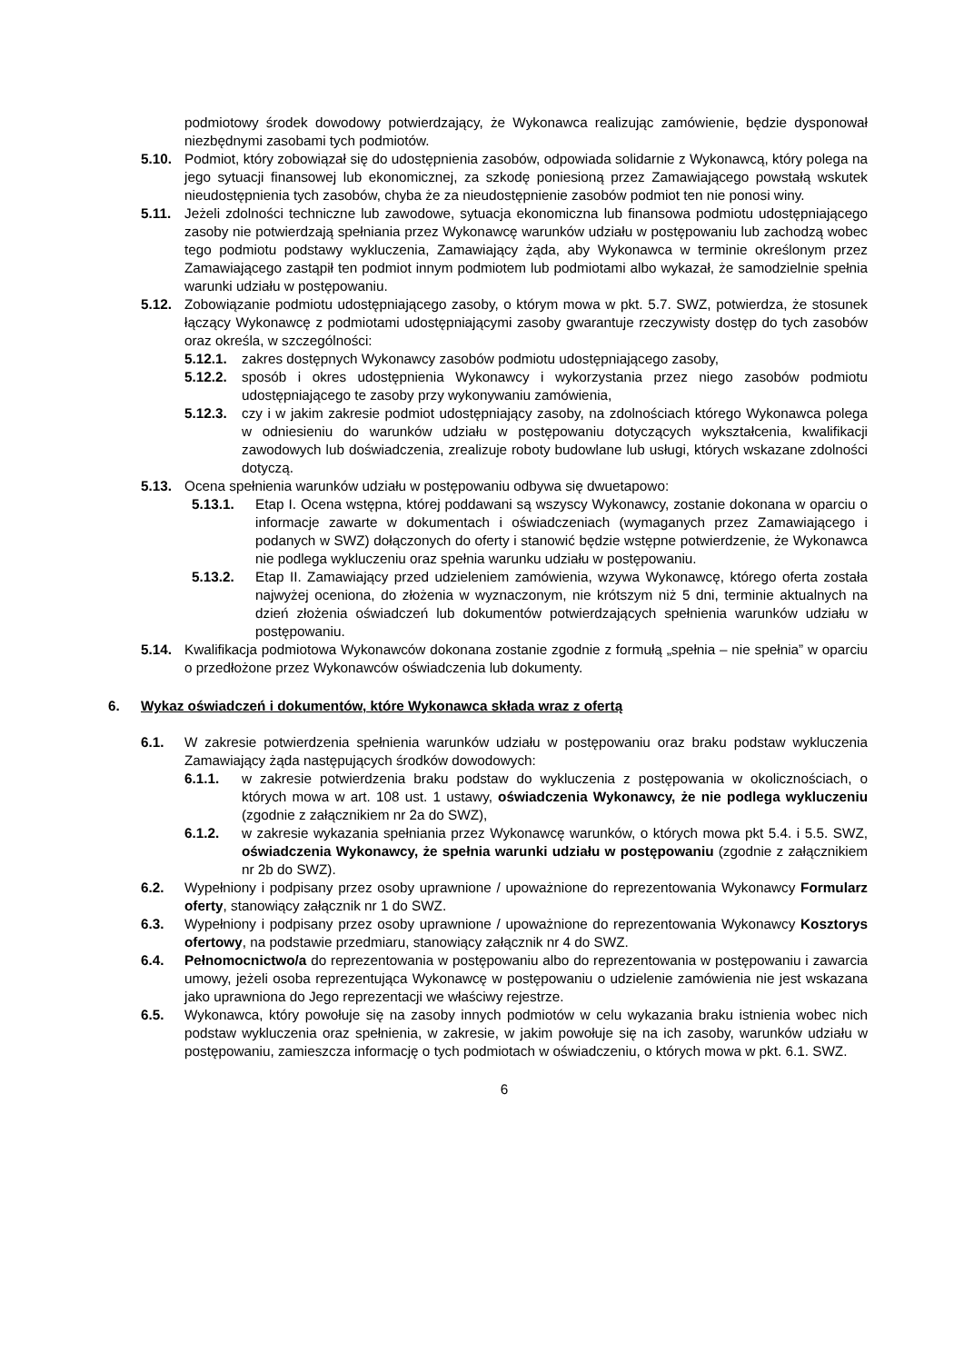podmiotowy środek dowodowy potwierdzający, że Wykonawca realizując zamówienie, będzie dysponował niezbędnymi zasobami tych podmiotów.
5.10. Podmiot, który zobowiązał się do udostępnienia zasobów, odpowiada solidarnie z Wykonawcą, który polega na jego sytuacji finansowej lub ekonomicznej, za szkodę poniesioną przez Zamawiającego powstałą wskutek nieudostępnienia tych zasobów, chyba że za nieudostępnienie zasobów podmiot ten nie ponosi winy.
5.11. Jeżeli zdolności techniczne lub zawodowe, sytuacja ekonomiczna lub finansowa podmiotu udostępniającego zasoby nie potwierdzają spełniania przez Wykonawcę warunków udziału w postępowaniu lub zachodzą wobec tego podmiotu podstawy wykluczenia, Zamawiający żąda, aby Wykonawca w terminie określonym przez Zamawiającego zastąpił ten podmiot innym podmiotem lub podmiotami albo wykazał, że samodzielnie spełnia warunki udziału w postępowaniu.
5.12. Zobowiązanie podmiotu udostępniającego zasoby, o którym mowa w pkt. 5.7. SWZ, potwierdza, że stosunek łączący Wykonawcę z podmiotami udostępniającymi zasoby gwarantuje rzeczywisty dostęp do tych zasobów oraz określa, w szczególności:
5.12.1.
zakres dostępnych Wykonawcy zasobów podmiotu udostępniającego zasoby,
5.12.2.
sposób i okres udostępnienia Wykonawcy i wykorzystania przez niego zasobów podmiotu udostępniającego te zasoby przy wykonywaniu zamówienia,
5.12.3.
czy i w jakim zakresie podmiot udostępniający zasoby, na zdolnościach którego Wykonawca polega w odniesieniu do warunków udziału w postępowaniu dotyczących wykształcenia, kwalifikacji zawodowych lub doświadczenia, zrealizuje roboty budowlane lub usługi, których wskazane zdolności dotyczą.
5.13. Ocena spełnienia warunków udziału w postępowaniu odbywa się dwuetapowo:
5.13.1. Etap I. Ocena wstępna, której poddawani są wszyscy Wykonawcy, zostanie dokonana w oparciu o informacje zawarte w dokumentach i oświadczeniach (wymaganych przez Zamawiającego i podanych w SWZ) dołączonych do oferty i stanowić będzie wstępne potwierdzenie, że Wykonawca nie podlega wykluczeniu oraz spełnia warunku udziału w postępowaniu.
5.13.2. Etap II. Zamawiający przed udzieleniem zamówienia, wzywa Wykonawcę, którego oferta została najwyżej oceniona, do złożenia w wyznaczonym, nie krótszym niż 5 dni, terminie aktualnych na dzień złożenia oświadczeń lub dokumentów potwierdzających spełnienia warunków udziału w postępowaniu.
5.14. Kwalifikacja podmiotowa Wykonawców dokonana zostanie zgodnie z formułą „spełnia – nie spełnia” w oparciu o przedłożone przez Wykonawców oświadczenia lub dokumenty.
6. Wykaz oświadczeń i dokumentów, które Wykonawca składa wraz z ofertą
6.1. W zakresie potwierdzenia spełnienia warunków udziału w postępowaniu oraz braku podstaw wykluczenia Zamawiający żąda następujących środków dowodowych:
6.1.1. w zakresie potwierdzenia braku podstaw do wykluczenia z postępowania w okolicznościach, o których mowa w art. 108 ust. 1 ustawy, oświadczenia Wykonawcy, że nie podlega wykluczeniu (zgodnie z załącznikiem nr 2a do SWZ),
6.1.2. w zakresie wykazania spełniania przez Wykonawcę warunków, o których mowa pkt 5.4. i 5.5. SWZ, oświadczenia Wykonawcy, że spełnia warunki udziału w postępowaniu (zgodnie z załącznikiem nr 2b do SWZ).
6.2. Wypełniony i podpisany przez osoby uprawnione / upoważnione do reprezentowania Wykonawcy Formularz oferty, stanowiący załącznik nr 1 do SWZ.
6.3. Wypełniony i podpisany przez osoby uprawnione / upoważnione do reprezentowania Wykonawcy Kosztorys ofertowy, na podstawie przedmiaru, stanowiący załącznik nr 4 do SWZ.
6.4. Pełnomocnictwo/a do reprezentowania w postępowaniu albo do reprezentowania w postępowaniu i zawarcia umowy, jeżeli osoba reprezentująca Wykonawcę w postępowaniu o udzielenie zamówienia nie jest wskazana jako uprawniona do Jego reprezentacji we właściwy rejestrze.
6.5. Wykonawca, który powołuje się na zasoby innych podmiotów w celu wykazania braku istnienia wobec nich podstaw wykluczenia oraz spełnienia, w zakresie, w jakim powołuje się na ich zasoby, warunków udziału w postępowaniu, zamieszcza informację o tych podmiotach w oświadczeniu, o których mowa w pkt. 6.1. SWZ.
6